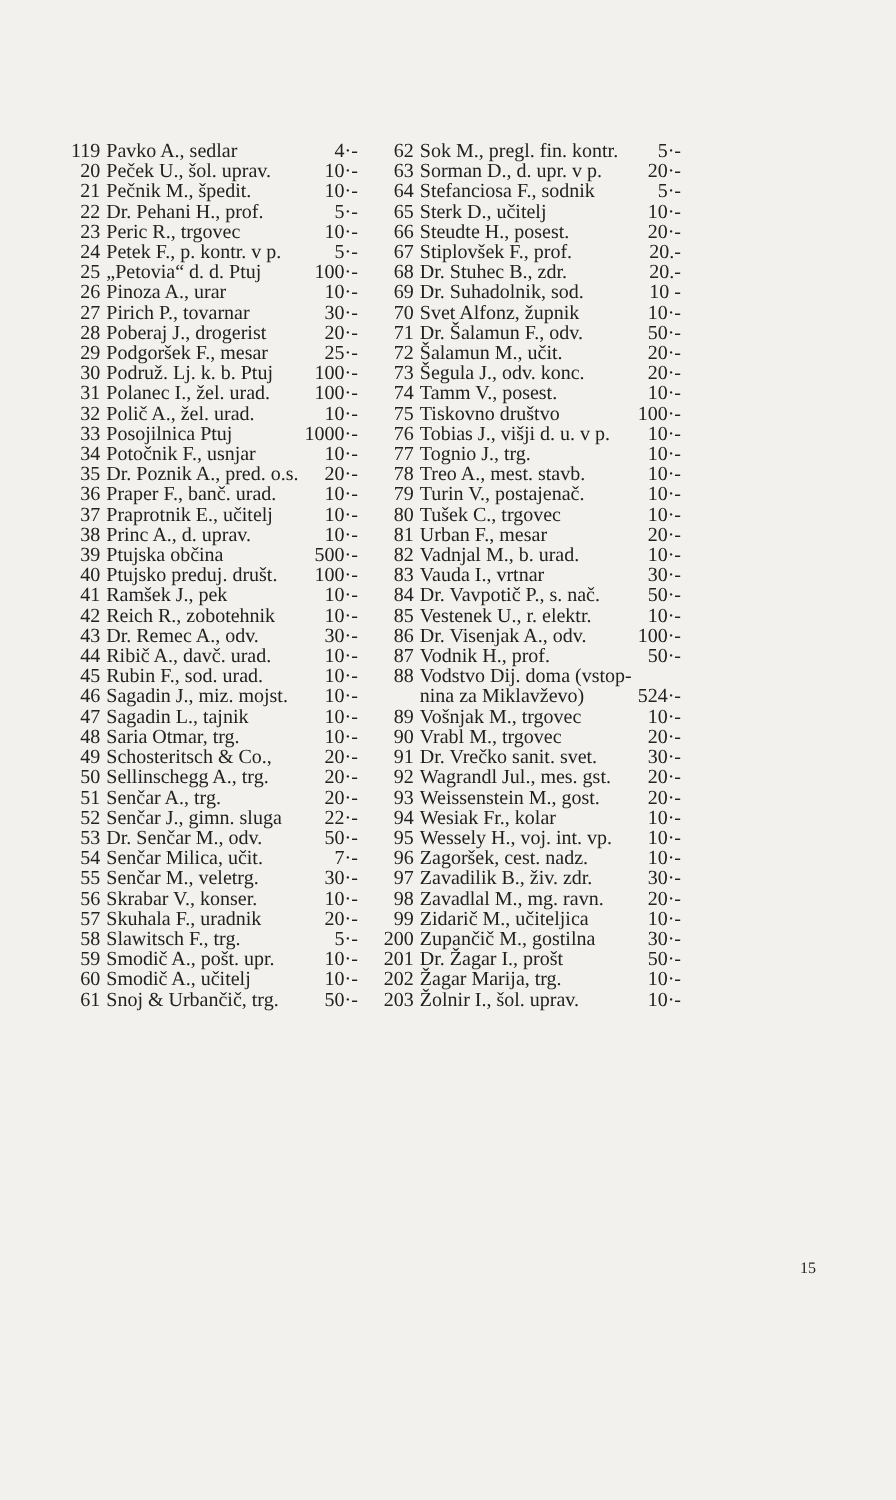| 119 | Pavko A., sedlar | 4·- |
| 20 | Peček U., šol. uprav. | 10·- |
| 21 | Pečnik M., špedit. | 10·- |
| 22 | Dr. Pehani H., prof. | 5·- |
| 23 | Peric R., trgovec | 10·- |
| 24 | Petek F., p. kontr. v p. | 5·- |
| 25 | „Petovia“ d. d. Ptuj | 100·- |
| 26 | Pinoza A., urar | 10·- |
| 27 | Pirich P., tovarnar | 30·- |
| 28 | Poberaj J., drogerist | 20·- |
| 29 | Podgoršek F., mesar | 25·- |
| 30 | Podruž. Lj. k. b. Ptuj | 100·- |
| 31 | Polanec I., žel. urad. | 100·- |
| 32 | Polič A., žel. urad. | 10·- |
| 33 | Posojilnica Ptuj | 1000·- |
| 34 | Potočnik F., usnjar | 10·- |
| 35 | Dr. Poznik A., pred. o.s. | 20·- |
| 36 | Praper F., banč. urad. | 10·- |
| 37 | Praprotnik E., učitelj | 10·- |
| 38 | Princ A., d. uprav. | 10·- |
| 39 | Ptujska občina | 500·- |
| 40 | Ptujsko preduj. društ. | 100·- |
| 41 | Ramšek J., pek | 10·- |
| 42 | Reich R., zobotehnik | 10·- |
| 43 | Dr. Remec A., odv. | 30·- |
| 44 | Ribič A., davč. urad. | 10·- |
| 45 | Rubin F., sod. urad. | 10·- |
| 46 | Sagadin J., miz. mojst. | 10·- |
| 47 | Sagadin L., tajnik | 10·- |
| 48 | Saria Otmar, trg. | 10·- |
| 49 | Schosteritsch & Co., | 20·- |
| 50 | Sellinschegg A., trg. | 20·- |
| 51 | Senčar A., trg. | 20·- |
| 52 | Senčar J., gimn. sluga | 22·- |
| 53 | Dr. Senčar M., odv. | 50·- |
| 54 | Senčar Milica, učit. | 7·- |
| 55 | Senčar M., veletrg. | 30·- |
| 56 | Skrabar V., konser. | 10·- |
| 57 | Skuhala F., uradnik | 20·- |
| 58 | Slawitsch F., trg. | 5·- |
| 59 | Smodič A., pošt. upr. | 10·- |
| 60 | Smodič A., učitelj | 10·- |
| 61 | Snoj & Urbančič, trg. | 50·- |
| 62 | Sok M., pregl. fin. kontr. | 5·- |
| 63 | Sorman D., d. upr. v p. | 20·- |
| 64 | Stefanciosa F., sodnik | 5·- |
| 65 | Sterk D., učitelj | 10·- |
| 66 | Steudte H., posest. | 20·- |
| 67 | Stiplovšek F., prof. | 20.- |
| 68 | Dr. Stuhec B., zdr. | 20.- |
| 69 | Dr. Suhadolnik, sod. | 10 - |
| 70 | Svet Alfonz, župnik | 10·- |
| 71 | Dr. Šalamun F., odv. | 50·- |
| 72 | Šalamun M., učit. | 20·- |
| 73 | Šegula J., odv. konc. | 20·- |
| 74 | Tamm V., posest. | 10·- |
| 75 | Tiskovno društvo | 100·- |
| 76 | Tobias J., višji d. u. v p. | 10·- |
| 77 | Tognio J., trg. | 10·- |
| 78 | Treo A., mest. stavb. | 10·- |
| 79 | Turin V., postajenač. | 10·- |
| 80 | Tušek C., trgovec | 10·- |
| 81 | Urban F., mesar | 20·- |
| 82 | Vadnjal M., b. urad. | 10·- |
| 83 | Vauda I., vrtnar | 30·- |
| 84 | Dr. Vavpotič P., s. nač. | 50·- |
| 85 | Vestenek U., r. elektr. | 10·- |
| 86 | Dr. Visenjak A., odv. | 100·- |
| 87 | Vodnik H., prof. | 50·- |
| 88 | Vodstvo Dij. doma (vstop- | |
| | nina za Miklavževo) | 524·- |
| 89 | Vošnjak M., trgovec | 10·- |
| 90 | Vrabl M., trgovec | 20·- |
| 91 | Dr. Vrečko sanit. svet. | 30·- |
| 92 | Wagrandl Jul., mes. gst. | 20·- |
| 93 | Weissenstein M., gost. | 20·- |
| 94 | Wesiak Fr., kolar | 10·- |
| 95 | Wessely H., voj. int. vp. | 10·- |
| 96 | Zagoršek, cest. nadz. | 10·- |
| 97 | Zavadilik B., živ. zdr. | 30·- |
| 98 | Zavadlal M., mg. ravn. | 20·- |
| 99 | Zidarič M., učiteljica | 10·- |
| 200 | Zupančič M., gostilna | 30·- |
| 201 | Dr. Žagar I., prošt | 50·- |
| 202 | Žagar Marija, trg. | 10·- |
| 203 | Žolnir I., šol. uprav. | 10·- |
15